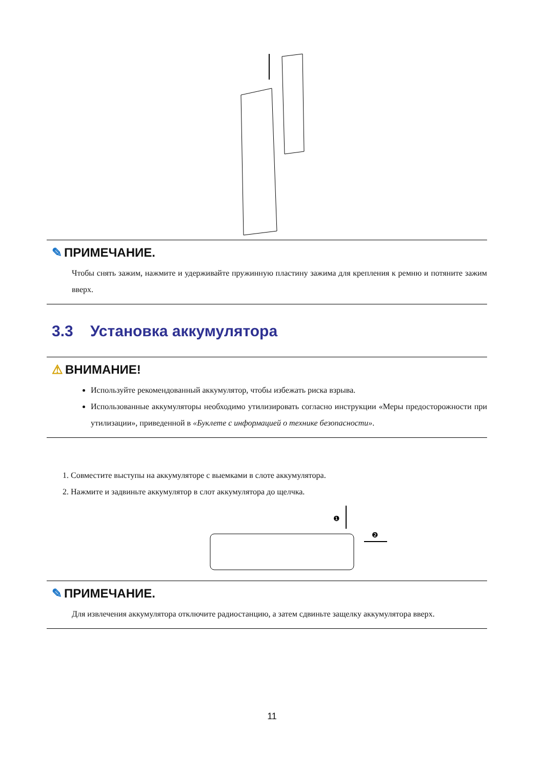✎ ПРИМЕЧАНИЕ.
Чтобы снять зажим, нажмите и удерживайте пружинную пластину зажима для крепления к ремню и потяните зажим вверх.
3.3 Установка аккумулятора
⚠ ВНИМАНИЕ!
Используйте рекомендованный аккумулятор, чтобы избежать риска взрыва.
Использованные аккумуляторы необходимо утилизировать согласно инструкции «Меры предосторожности при утилизации», приведенной в «Буклете с информацией о технике безопасности».
1. Совместите выступы на аккумуляторе с выемками в слоте аккумулятора.
2. Нажмите и задвиньте аккумулятор в слот аккумулятора до щелчка.
❶
❷
✎ ПРИМЕЧАНИЕ.
Для извлечения аккумулятора отключите радиостанцию, а затем сдвиньте защелку аккумулятора вверх.
11